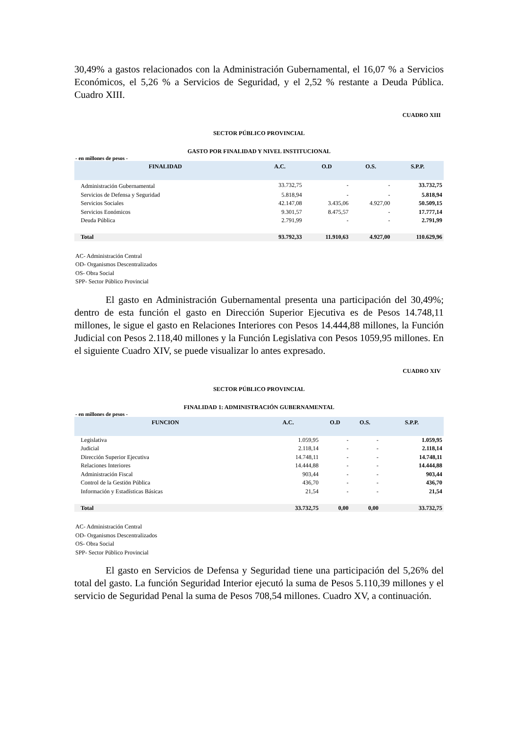30,49% a gastos relacionados con la Administración Gubernamental, el 16,07 % a Servicios Económicos, el 5,26 % a Servicios de Seguridad, y el 2,52 % restante a Deuda Pública. Cuadro XIII.
CUADRO XIII
SECTOR PÚBLICO PROVINCIAL
GASTO POR FINALIDAD Y NIVEL INSTITUCIONAL
- en millones de pesos -
| FINALIDAD | A.C. | O.D | O.S. | S.P.P. |
| --- | --- | --- | --- | --- |
| Administración Gubernamental | 33.732,75 | - | - | 33.732,75 |
| Servicios de Defensa y Seguridad | 5.818,94 | - | - | 5.818,94 |
| Servicios Sociales | 42.147,08 | 3.435,06 | 4.927,00 | 50.509,15 |
| Servicios Eonómicos | 9.301,57 | 8.475,57 | - | 17.777,14 |
| Deuda Pública | 2.791,99 | - | - | 2.791,99 |
| Total | 93.792,33 | 11.910,63 | 4.927,00 | 110.629,96 |
AC- Administración Central
OD- Organismos Descentralizados
OS- Obra Social
SPP- Sector Público Provincial
El gasto en Administración Gubernamental presenta una participación del 30,49%; dentro de esta función el gasto en Dirección Superior Ejecutiva es de Pesos 14.748,11 millones, le sigue el gasto en Relaciones Interiores con Pesos 14.444,88 millones, la Función Judicial con Pesos 2.118,40 millones y la Función Legislativa con Pesos 1059,95 millones. En el siguiente Cuadro XIV, se puede visualizar lo antes expresado.
CUADRO XIV
SECTOR PÚBLICO PROVINCIAL
FINALIDAD 1: ADMINISTRACIÓN GUBERNAMENTAL
- en millones de pesos -
| FUNCION | A.C. | O.D | O.S. | S.P.P. |
| --- | --- | --- | --- | --- |
| Legislativa | 1.059,95 | - | - | 1.059,95 |
| Judicial | 2.118,14 | - | - | 2.118,14 |
| Dirección Superior Ejecutiva | 14.748,11 | - | - | 14.748,11 |
| Relaciones Interiores | 14.444,88 | - | - | 14.444,88 |
| Administración Fiscal | 903,44 | - | - | 903,44 |
| Control de la Gestiön Pública | 436,70 | - | - | 436,70 |
| Información y Estadísticas Básicas | 21,54 | - | - | 21,54 |
| Total | 33.732,75 | 0,00 | 0,00 | 33.732,75 |
AC- Administración Central
OD- Organismos Descentralizados
OS- Obra Social
SPP- Sector Público Provincial
El gasto en Servicios de Defensa y Seguridad tiene una participación del 5,26% del total del gasto. La función Seguridad Interior ejecutó la suma de Pesos 5.110,39 millones y el servicio de Seguridad Penal la suma de Pesos 708,54 millones. Cuadro XV, a continuación.